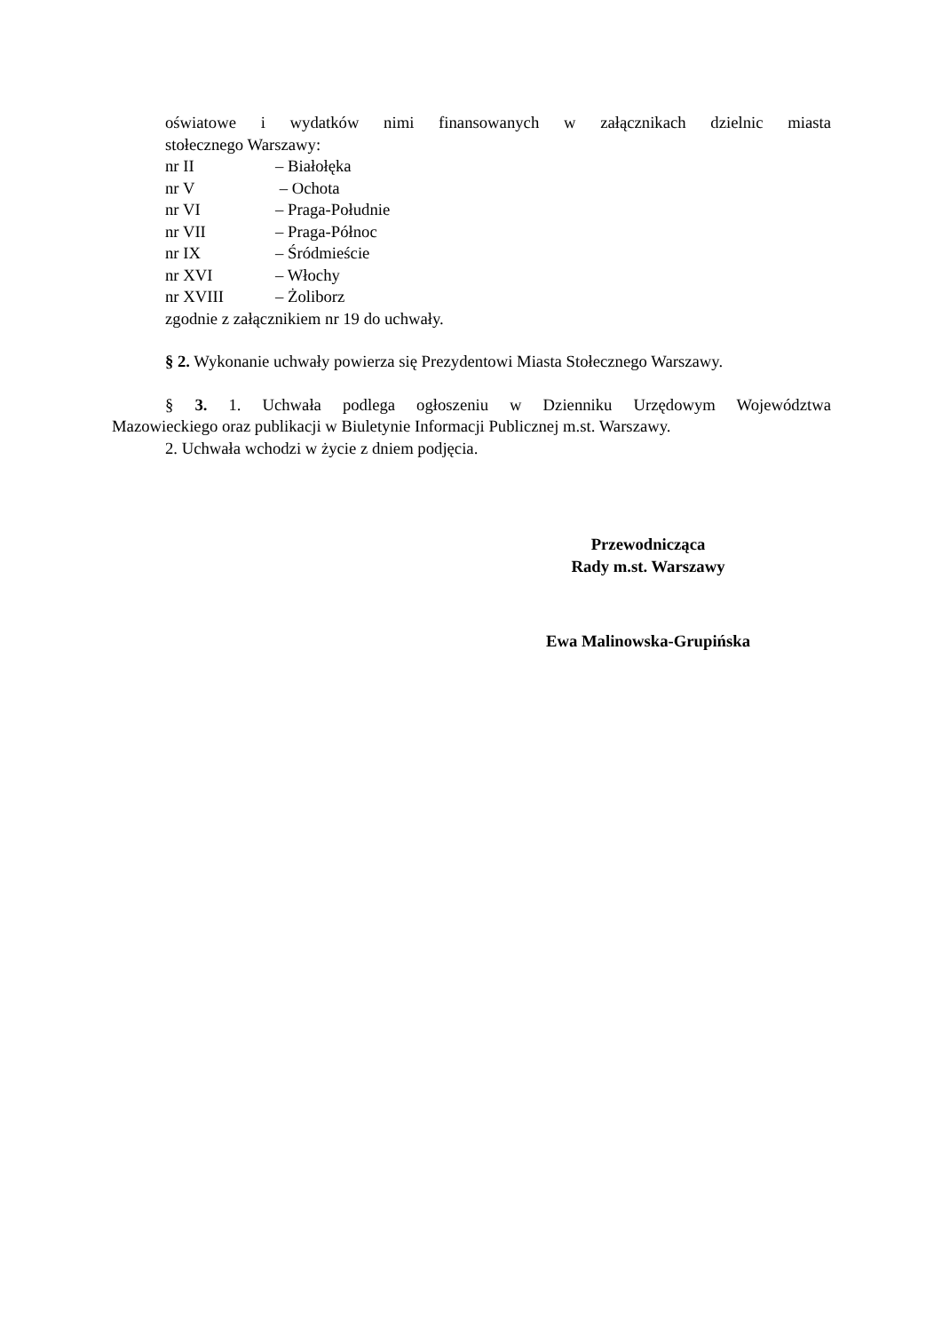oświatowe i wydatków nimi finansowanych w załącznikach dzielnic miasta
stołecznego Warszawy:
nr II – Białołęka
nr V – Ochota
nr VI – Praga-Południe
nr VII – Praga-Północ
nr IX – Śródmieście
nr XVI – Włochy
nr XVIII – Żoliborz
zgodnie z załącznikiem nr 19 do uchwały.
§ 2. Wykonanie uchwały powierza się Prezydentowi Miasta Stołecznego Warszawy.
§ 3. 1. Uchwała podlega ogłoszeniu w Dzienniku Urzędowym Województwa
Mazowieckiego oraz publikacji w Biuletynie Informacji Publicznej m.st. Warszawy.
2. Uchwała wchodzi w życie z dniem podjęcia.
Przewodnicząca
Rady m.st. Warszawy
Ewa Malinowska-Grupińska